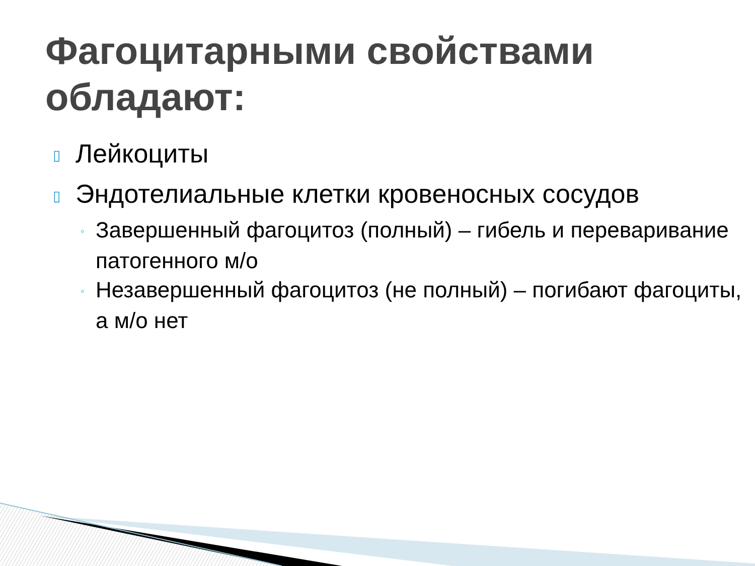Фагоцитарными свойствами обладают:
▯ Лейкоциты
▯ Эндотелиальные клетки кровеносных сосудов
◦ Завершенный фагоцитоз (полный) – гибель и переваривание патогенного м/о
◦ Незавершенный фагоцитоз (не полный) – погибают фагоциты, а м/о нет